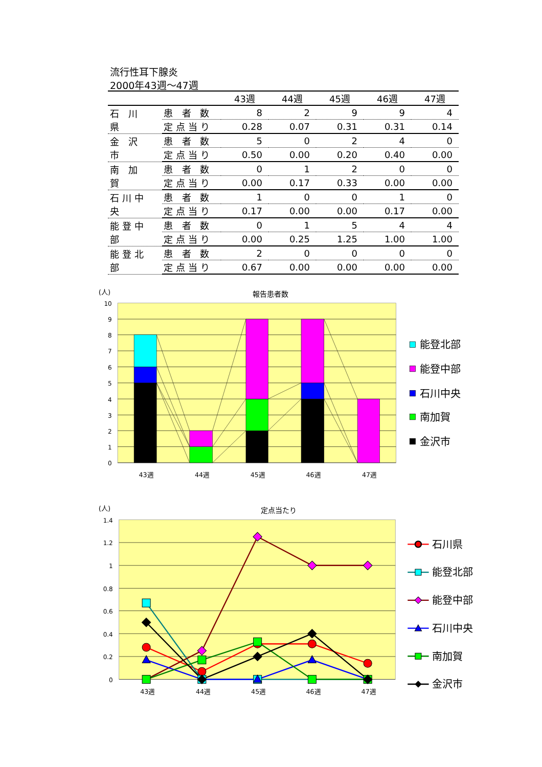流行性耳下腺炎
2000年43週～47週
| | | 43週 | 44週 | 45週 | 46週 | 47週 |
| --- | --- | --- | --- | --- | --- | --- |
| 石 川 県 | 患 者 数 | 8 | 2 | 9 | 9 | 4 |
| | 定点当り | 0.28 | 0.07 | 0.31 | 0.31 | 0.14 |
| 金 沢 市 | 患 者 数 | 5 | 0 | 2 | 4 | 0 |
| | 定点当り | 0.50 | 0.00 | 0.20 | 0.40 | 0.00 |
| 南 加 賀 | 患 者 数 | 0 | 1 | 2 | 0 | 0 |
| | 定点当り | 0.00 | 0.17 | 0.33 | 0.00 | 0.00 |
| 石川中央 | 患 者 数 | 1 | 0 | 0 | 1 | 0 |
| | 定点当り | 0.17 | 0.00 | 0.00 | 0.17 | 0.00 |
| 能登中部 | 患 者 数 | 0 | 1 | 5 | 4 | 4 |
| | 定点当り | 0.00 | 0.25 | 1.25 | 1.00 | 1.00 |
| 能登北部 | 患 者 数 | 2 | 0 | 0 | 0 | 0 |
| | 定点当り | 0.67 | 0.00 | 0.00 | 0.00 | 0.00 |
(人)
報告患者数
10
9
8
7
6
5
4
3
2
1
0
43週
44週
45週
46週
47週
能登北部
能登中部
石川中央
南加賀
金沢市
(人)
定点当たり
1.4
1.2
1
0.8
0.6
0.4
0.2
0
43週
44週
45週
46週
47週
石川県
能登北部
能登中部
石川中央
南加賀
金沢市